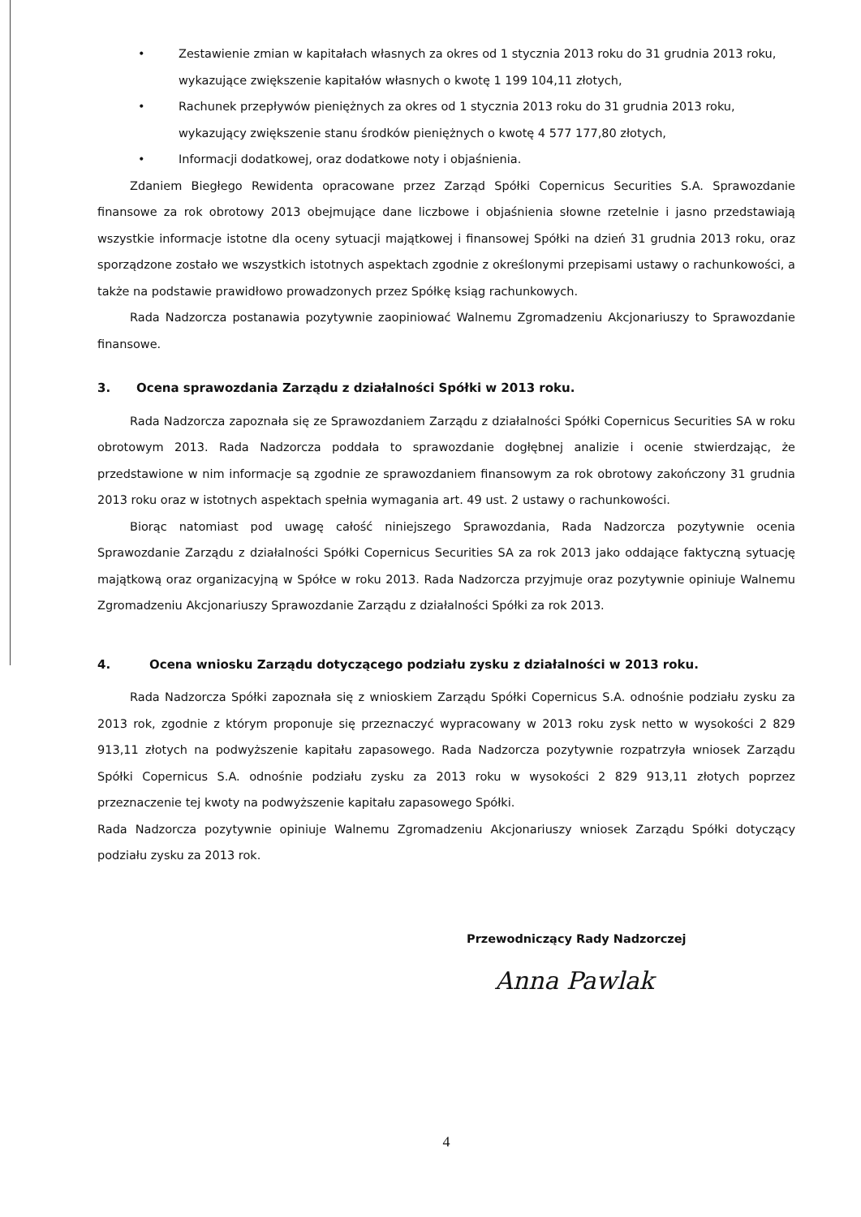• Zestawienie zmian w kapitałach własnych za okres od 1 stycznia 2013 roku do 31 grudnia 2013 roku, wykazujące zwiększenie kapitałów własnych o kwotę 1 199 104,11 złotych,
• Rachunek przepływów pieniężnych za okres od 1 stycznia 2013 roku do 31 grudnia 2013 roku, wykazujący zwiększenie stanu środków pieniężnych o kwotę 4 577 177,80 złotych,
• Informacji dodatkowej, oraz dodatkowe noty i objaśnienia.
Zdaniem Biegłego Rewidenta opracowane przez Zarząd Spółki Copernicus Securities S.A. Sprawozdanie finansowe za rok obrotowy 2013 obejmujące dane liczbowe i objaśnienia słowne rzetelnie i jasno przedstawiają wszystkie informacje istotne dla oceny sytuacji majątkowej i finansowej Spółki na dzień 31 grudnia 2013 roku, oraz sporządzone zostało we wszystkich istotnych aspektach zgodnie z określonymi przepisami ustawy o rachunkowości, a także na podstawie prawidłowo prowadzonych przez Spółkę ksiąg rachunkowych.
Rada Nadzorcza postanawia pozytywnie zaopiniować Walnemu Zgromadzeniu Akcjonariuszy to Sprawozdanie finansowe.
3. Ocena sprawozdania Zarządu z działalności Spółki w 2013 roku.
Rada Nadzorcza zapoznała się ze Sprawozdaniem Zarządu z działalności Spółki Copernicus Securities SA w roku obrotowym 2013. Rada Nadzorcza poddała to sprawozdanie dogłębnej analizie i ocenie stwierdzając, że przedstawione w nim informacje są zgodnie ze sprawozdaniem finansowym za rok obrotowy zakończony 31 grudnia 2013 roku oraz w istotnych aspektach spełnia wymagania art. 49 ust. 2 ustawy o rachunkowości.
Biorąc natomiast pod uwagę całość niniejszego Sprawozdania, Rada Nadzorcza pozytywnie ocenia Sprawozdanie Zarządu z działalności Spółki Copernicus Securities SA za rok 2013 jako oddające faktyczną sytuację majątkową oraz organizacyjną w Spółce w roku 2013. Rada Nadzorcza przyjmuje oraz pozytywnie opiniuje Walnemu Zgromadzeniu Akcjonariuszy Sprawozdanie Zarządu z działalności Spółki za rok 2013.
4. Ocena wniosku Zarządu dotyczącego podziału zysku z działalności w 2013 roku.
Rada Nadzorcza Spółki zapoznała się z wnioskiem Zarządu Spółki Copernicus S.A. odnośnie podziału zysku za 2013 rok, zgodnie z którym proponuje się przeznaczyć wypracowany w 2013 roku zysk netto w wysokości 2 829 913,11 złotych na podwyższenie kapitału zapasowego. Rada Nadzorcza pozytywnie rozpatrzyła wniosek Zarządu Spółki Copernicus S.A. odnośnie podziału zysku za 2013 roku w wysokości 2 829 913,11 złotych poprzez przeznaczenie tej kwoty na podwyższenie kapitału zapasowego Spółki.
Rada Nadzorcza pozytywnie opiniuje Walnemu Zgromadzeniu Akcjonariuszy wniosek Zarządu Spółki dotyczący podziału zysku za 2013 rok.
Przewodniczący Rady Nadzorczej
Anna Pawlak
4